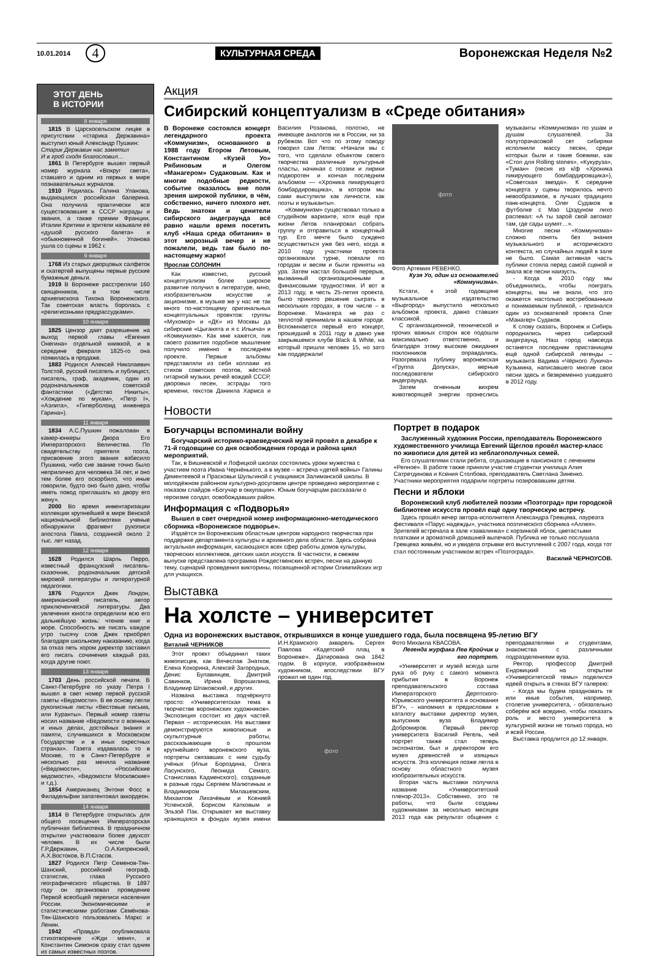10.01.2014 4 КУЛЬТУРНАЯ СРЕДА Воронежская Неделя №2
ЭТОТ ДЕНЬ
В ИСТОРИИ
8 января
1815 В Царскосельском лицее в присутствии «старика Державина» выступил юный Александр Пушкин:
Старик Державин нас заметил
И в гроб сходя благословил…
1861 В Петербурге вышел первый номер журнала «Вокруг света», ставшего и одним из первых в мире познавательных журналов.
1910 Родилась Галина Уланова, выдающаяся российская балерина. Она получила практически все существовавшие в СССР награды и звания, а также премии Франции, Италии Критики и зрители называли её «душой русского балета» и «обыкновенной богиней». Уланова ушла со сцены в 1962 г.
9 января
1768 Из старых дворцовых салфеток и скатертей выпущены первые русские бумажные деньги.
1919 В Воронеже расстреляли 160 священников, в том числе архиепископа Тихона Воронежского. Так советская власть боролась с «религиозными предрассудками».
10 января
1825 Цензор дает разрешение на выход первой главы «Евгения Онегина» отдельной книжкой, и в середине февраля 1825-го она появилась в продаже.
1883 Родился Алексей Николаевич Толстой, русский писатель и публицист, писатель, граф, академик, один из родоначальников советской фантастики («Детство Никиты», «Хождение по мукам», «Петр I», «Аэлита», «Гиперболоид инженера Гарина»).
11 января
1834 А.С.Пушкин пожалован в камер-юнкеры Двора Его Императорского Величества. По свидетельству приятеля поэта, присвоение этого звания взбесило Пушкина, «ибо сие звание точно было неприлично для человека 34 лет, и оно тем более его оскорбило, что иные говорили, будто оно было дано, чтобы иметь повод приглашать ко двору его жену».
2000 Во время инвентаризации коллекции крупнейшей в мире Венской национальной библиотеки ученые обнаружили фрагмент рукописи апостола Павла, созданной около 2 тыс. лет назад.
12 января
1628 Родился Шарль Перро, известный французский писатель-сказочник, родоначальник детской мировой литературы и литературной педагогики.
1876 Родился Джек Лондон, американский писатель, автор приключенческой литературы. Два увлечения юности определили всю его дальнейшую жизнь: чтение книг и море. Способность же писать каждое утро тысячу слов Джек приобрел благодаря школьному наказанию, когда за отказ петь хором директор заставил его писать сочинения каждый раз, когда другие поют.
13 января
1703 День российской печати. В Санкт-Петербурге по указу Петра I вышел в свет номер первой русской газеты «Ведомости». В ее основу легли рукописные листы «Вестовые письма, или Куранты». Первый номер газеты носил название «Ведомости о военных и иных делах, достойных знания и памяти, случившихся в Московском Государстве и в иных окрестных странах». Газета издавалась то в Москве, то в Санкт-Петербурге и несколько раз меняла название («Ведомости», «Российские ведомости», «Ведомости Московские» и т.д.).
1854 Американец Энтони Фосс в Филадельфии запатентовал аккордеон.
14 января
1814 В Петербурге открылась для общего посещения Императорская публичная библиотека. В праздничном открытии участвовали более двухсот человек. В их числе были Г.Р.Державин, О.А.Кипренский, А.Х.Востоков, В.П.Стасов.
1827 Родился Петр Семенов-Тян-Шанский, российский географ, статистик, глава Русского географического общества. В 1897 году он организовал проведение Первой всеобщей переписи населения России. Экономическими и статистическими работами Семёнова-Тян-Шанского пользовались Маркс и Ленин.
1942 «Правда» опубликовала стихотворение «Жди меня», и Константин Симонов сразу стал одним из самых известных поэтов.
Акция
Сибирский концептуализм в «Среде обитания»
В Воронеже состоялся концерт легендарного проекта «Коммунизм», основанного в 1988 году Егором Летовым, Константином «Кузей Уо» Рябиновым и Олегом «Манагером» Судаковым. Как и многие подобные редкости, событие оказалось вне поля зрения широкой публики, в чём, собственно, ничего плохого нет. Ведь знатоки и ценители сибирского андеграунда всё равно нашли время посетить клуб «Наша среда обитания» в этот морозный вечер и не пожалели, ведь там было по-настоящему жарко!
Ярослав СОЛОНИН
Как известно, русский концептуализм более широкое развитие получил в литературе, кино, изобразительном искусстве и акционизме, в музыке же у нас не так много по-настоящему оригинальных концептуальных проектов: группы «Мухомор» и «ДК» из Москвы да сибирские «Цыганята и я с Ильича» и «Коммунизм». Как мне кажется, пик своего развития подобное мышление получило именно в последнем проекте. Первые альбомы представляли из себя коллажи из стихов советских поэтов, жёсткой гитарной музыки, речей вождей СССР, дворовых песен, эстрады того времени, текстов Даниила Хармса и Василия Розанова, полотно, не имеющее аналогов ни в России, ни за рубежом. Вот что по этому поводу говорил сам Летов: «Начали мы с того, что сделали объектом своего творчества различные культурные пласты, начиная с поэзии и лирики подворотен и кончая последним альбомом — «Хроника пикирующего бомбардировщика», в котором мы сами выступили как личности, как поэты и музыканты».
«Коммунизм» существовал только в студийном варианте, хотя ещё при жизни Летов планировал собрать группу и отправиться в концертный тур. Его мечте было суждено осуществиться уже без него, когда в 2010 году участники проекта организовали турне, поехали по городам и весям и были приняты на ура. Затем настал большой перерыв, вызванный организационными и финансовыми трудностями. И вот в 2013 году, в честь 25-летия проекта, было принято решение сыграть в нескольких городах, в том числе – в Воронеже. Манагера не раз с теплотой принимали в нашем городе. Вспоминается первый его концерт, прошедший в 2011 году в давно уже закрывшемся клубе Black & White, на который пришли человек 15, но зато как поддержали!
фото
Фото Артемия РЕВЕНКО.
Кузя Уо, один из основателей «Коммунизма».
Кстати, к этой годовщине музыкальное издательство «Выргород» выпустило несколько альбомов проекта, давно ставших классикой.
С организационной, технической и прочих важных сторон все подошли максимально ответственно, и благодаря этому высокие ожидания поклонников оправдались. Разогревала публику воронежская «Группа Допуска», верные последователи сибирского андеграунда.
Затем огненным вихрем животворящей энергии пронеслись музыканты «Коммунизма» по ушам и душам слушателей. За полуторачасовой сет сибиряки исполнили массу песен, среди которых были и такие боевики, как «Стоп для Rolling stones», «Кукуруза», «Туман» (песня из к/ф «Хроника пикирующего бомбардировщика»), «Советская звезда». К середине концерта у сцены творилось нечто невообразимое, в лучших традициях панк-концерта. Олег Судаков в футболке с Мао Цзэдуном лихо распевал: «А ты зарой свой автомат там, где сады шумят…».
Многие песни «Коммунизма» сложно понять без знания музыкального и исторического контекста, но случайных людей в зале не было. Самая активная часть публики стояла перед самой сценой и знала все песни наизусть.
- Когда в 2010 году мы объединились, чтобы поиграть концерты, мы не знали, что это окажется настолько востребованным и понимаемым публикой, - признался один из основателей проекта Олег «Манагер» Судаков.
К слову сказать, Воронеж и Сибирь породнились через сибирский андеграунд. Наш город навсегда останется последним пристанищем ещё одной сибирской легенды – музыканта Вадима «Чёрного Лукича» Кузьмина, написавшего многие свои песни здесь и безвременно ушедшего в 2012 году.
Новости
Богучарцы вспоминали войну
Богучарский историко-краеведческий музей провёл в декабре к 71-й годовщине со дня освобождения города и района цикл мероприятий.
Так, в Вишневской и Лофицкой школах состоялись уроки мужества с участием поэта Ивана Чернёнького, а в музее – встреча «детей войны» Галины Дементеевой и Прасковьи Шульгиной с учащимися Залиманской школы. В молодёжном районном культурно-досуговом центре проведено мероприятие с показом слайдов «Богучар в оккупации». Юным богучарцам рассказали о героизме солдат, освобождавших район.
Информация с «Подворья»
Вышел в свет очередной номер информационно-методического сборника «Воронежское подворье».
Издаётся он Воронежским областным центром народного творчества при поддержке департамента культуры и архивного дела области. Здесь собрана актуальная информация, касающаяся всех сфер работы домов культуры, творческих коллективов, детских школ искусств. В частности, в свежем выпуске представлена программа Рождественских встреч, песни на данную тему, сценарий проведения викторины, посвященной истории Олимпийских игр для учащихся.
Портрет в подарок
Заслуженный художник России, преподаватель Воронежского художественного училища Евгений Щеглов провёл мастер-класс по живописи для детей из неблагополучных семей.
Его слушателями стали ребята, отдыхающие в пансионате с лечением «Репное». В работе также приняли участие студентки училища Алия Сатретдинова и Ксения Столбова, преподаватель Светлана Зиненко. Участники мероприятия подарили портреты позировавшим детям.
Песни и яблоки
Воронежский клуб любителей поэзии «Поэтоград» при городской библиотеке искусств провёл ещё одну творческую встречу.
Здесь прошёл вечер автора-исполнителя Александра Гревцева, лауреата фестиваля «Парус надежды», участника поэтического сборника «Аллея». Зрителей встречала в зале «завалинка» с корзинкой яблок, цветастыми платками и ароматной домашней выпечкой. Публика не только послушала Гревцева живьём, но и увидела отрывки его выступлений с 2007 года, когда тот стал постоянным участником встреч «Поэтограда».
Василий ЧЕРНОУСОВ.
Выставка
На холсте – университет
Одна из воронежских выставок, открывшихся в конце ушедшего года, была посвящена 95-летию ВГУ
Виталий ЧЕРНИКОВ
Этот проект объединил таких живописцев, как Вячеслав Знатков, Елена Кокорина, Алексей Загородных, Денис Булавинцев, Дмитрий Савинков, Ирина Ворошилина, Владимир Шпаковский, и других.
Названа выставка подчёркнуто просто: «Университетская тема в творчестве воронежских художников». Экспозиция состоит из двух частей. Первая – историческая. На выставке демонстрируются живописные и скульптурные работы, рассказывающие о прошлом крупнейшего воронежского вуза, портреты связавших с ним судьбу учёных (Ильи Бороздина, Олега Ласунского, Леонида Семаго, Станислава Кадменского), созданные в разные годы Сергеем Малютиным и Владимиром Милашевским, Михаилом Лихачёвым и Ксенией Успенской, Борисом Катковым и Эльзой Пак. Открывает же выставку хранящаяся в фондах музея имени И.Н.Крамского акварель Сергея Павлова «Кадетский плац в Воронеже». Датирована она 1842 годом. В корпусе, изображённом художником, впоследствии ВГУ прожил не один год.
фото
Фото Михаила КВАСОВА.
Легенда журфака Лев Кройчик и его портрет.
«Университет и музей всегда шли рука об руку с самого момента прибытия в Воронеж преподавательского состава Императорского Дерптского-Юрьевского университета и основания ВГУ», - напомнил в предисловии к каталогу выставки директор музея, выпускник вуза Владимир Добромиров. Первый ректор университета Василий Регель, чей портрет также стал теперь экспонатом, был и директором его музея древностей и изящных искусств. Эта коллекция позже легла в основу областного музея изобразительных искусств.
Вторая часть выставки получила название «Университетский пленэр-2013». Собственно, это те работы, что были созданы художниками за несколько месяцев 2013 года как результат общения с преподавателями и студентами, знакомства с различными подразделениями вуза.
Ректор, профессор Дмитрий Ендовицкий на открытии «Университетской темы» поделился идеей открыть в стенах ВГУ галерею:
- Когда мы будем праздновать те или иные события, например, столетие университета, - обязательно соберём всё воедино, чтобы показать роль и место университета в культурной жизни не только города, но и всей России.
Выставка продлится до 12 января.